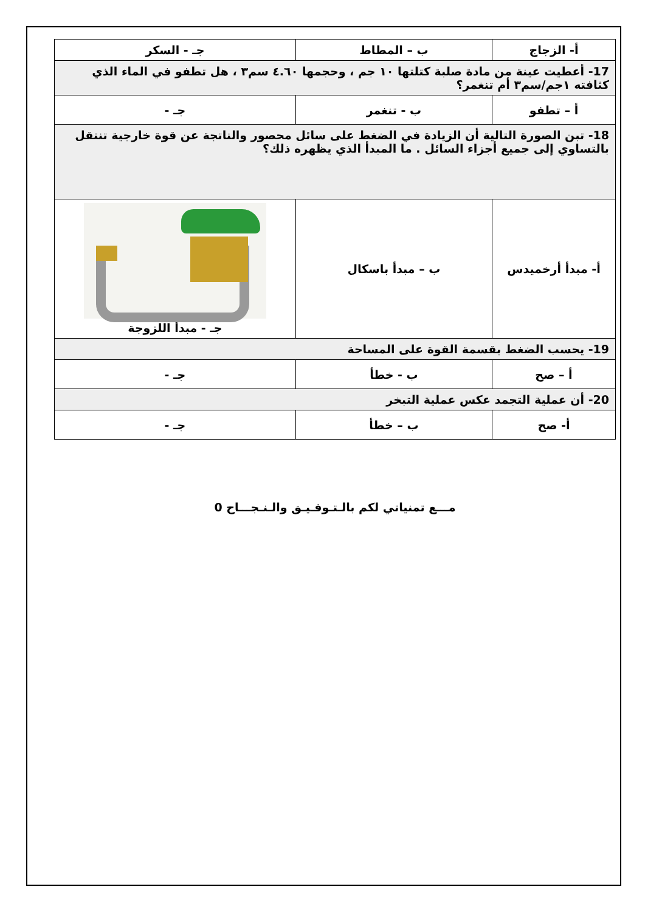| أ- الزجاج | ب – المطاط | جـ - السكر |
| 17- أعطيت عينة من مادة صلبة كتلتها ١٠ جم ، وحجمها ٤.٦٠ سم٣ ، هل تطفو في الماء الذي كثافته ١جم/سم٣ أم تنغمر؟ | | |
| أ – تطفو | ب - تنغمر | جـ - |
| 18- تبن الصورة التالية أن الزيادة في الضغط على سائل محصور والناتجة عن قوة خارجية تنتقل بالتساوي إلى جميع أجزاء السائل . ما المبدأ الذي يظهره ذلك؟ | | |
| أ- مبدأ أرخميدس | ب – مبدأ باسكال | جـ - مبدأ اللزوجة |
| 19- يحسب الضغط بقسمة القوة على المساحة | | |
| أ – صح | ب - خطأ | جـ - |
| 20- أن عملية التجمد عكس عملية التبخر | | |
| أ- صح | ب – خطأ | جـ - |
مـــع تمنياتي لكم بالـتـوفـيـق والـنـجـــاح 0